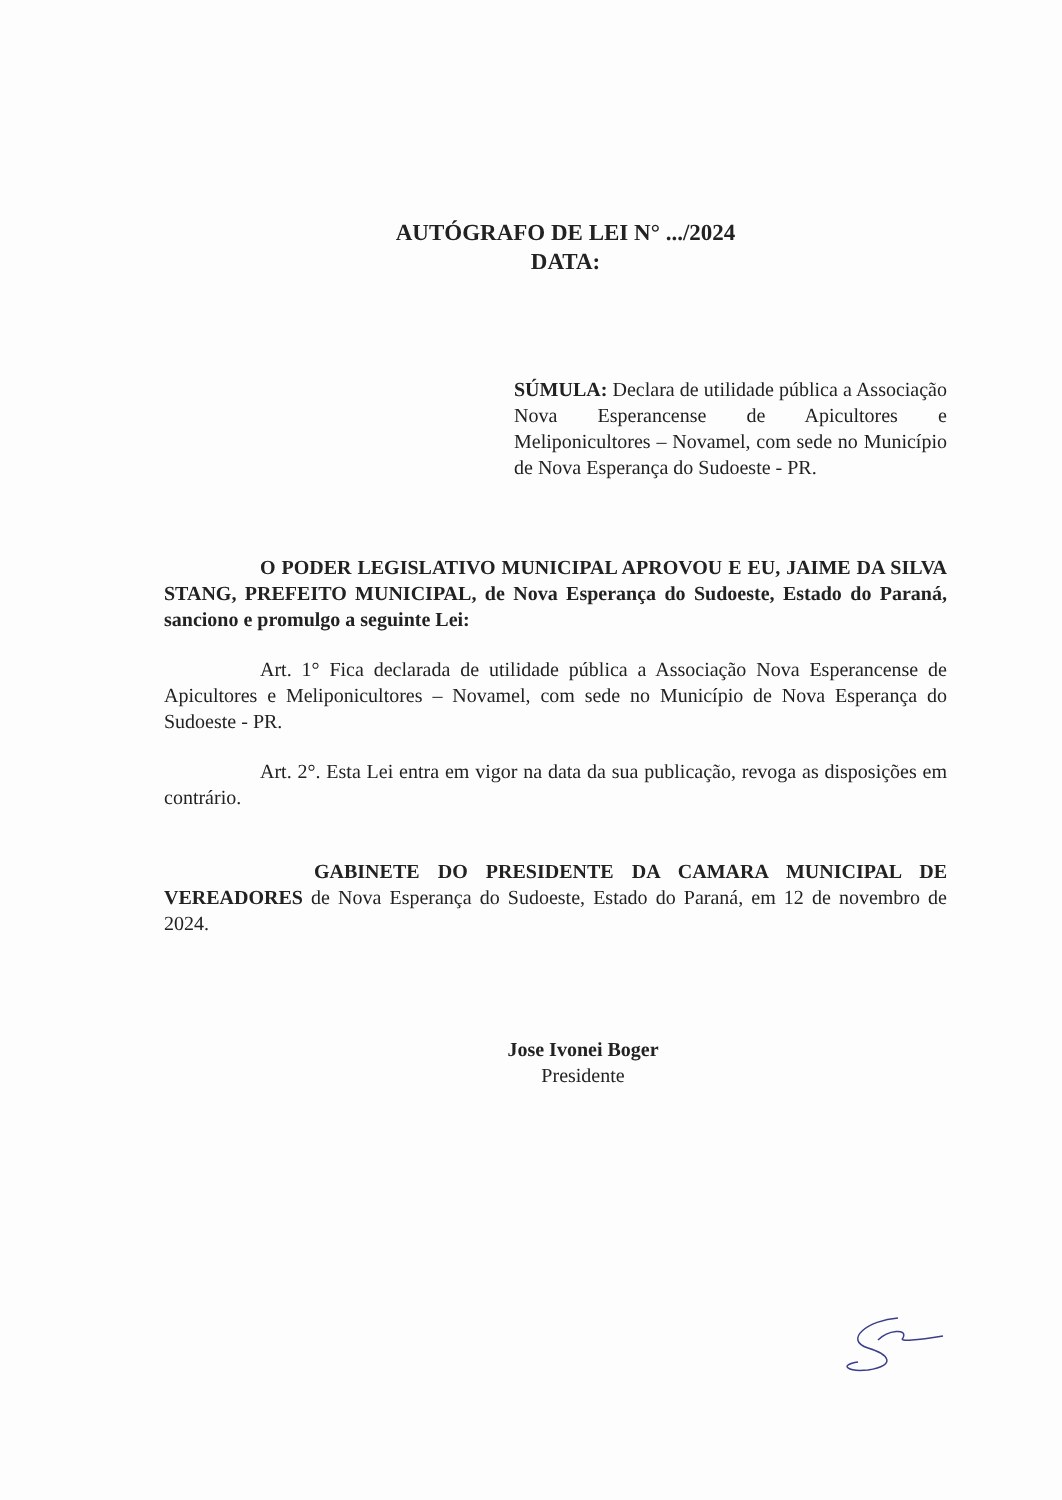AUTÓGRAFO DE LEI N° .../2024
DATA:
SÚMULA: Declara de utilidade pública a Associação Nova Esperancense de Apicultores e Meliponicultores – Novamel, com sede no Município de Nova Esperança do Sudoeste - PR.
O PODER LEGISLATIVO MUNICIPAL APROVOU E EU, JAIME DA SILVA STANG, PREFEITO MUNICIPAL, de Nova Esperança do Sudoeste, Estado do Paraná, sanciono e promulgo a seguinte Lei:
Art. 1° Fica declarada de utilidade pública a Associação Nova Esperancense de Apicultores e Meliponicultores – Novamel, com sede no Município de Nova Esperança do Sudoeste - PR.
Art. 2°. Esta Lei entra em vigor na data da sua publicação, revoga as disposições em contrário.
GABINETE DO PRESIDENTE DA CAMARA MUNICIPAL DE VEREADORES de Nova Esperança do Sudoeste, Estado do Paraná, em 12 de novembro de 2024.
Jose Ivonei Boger
Presidente